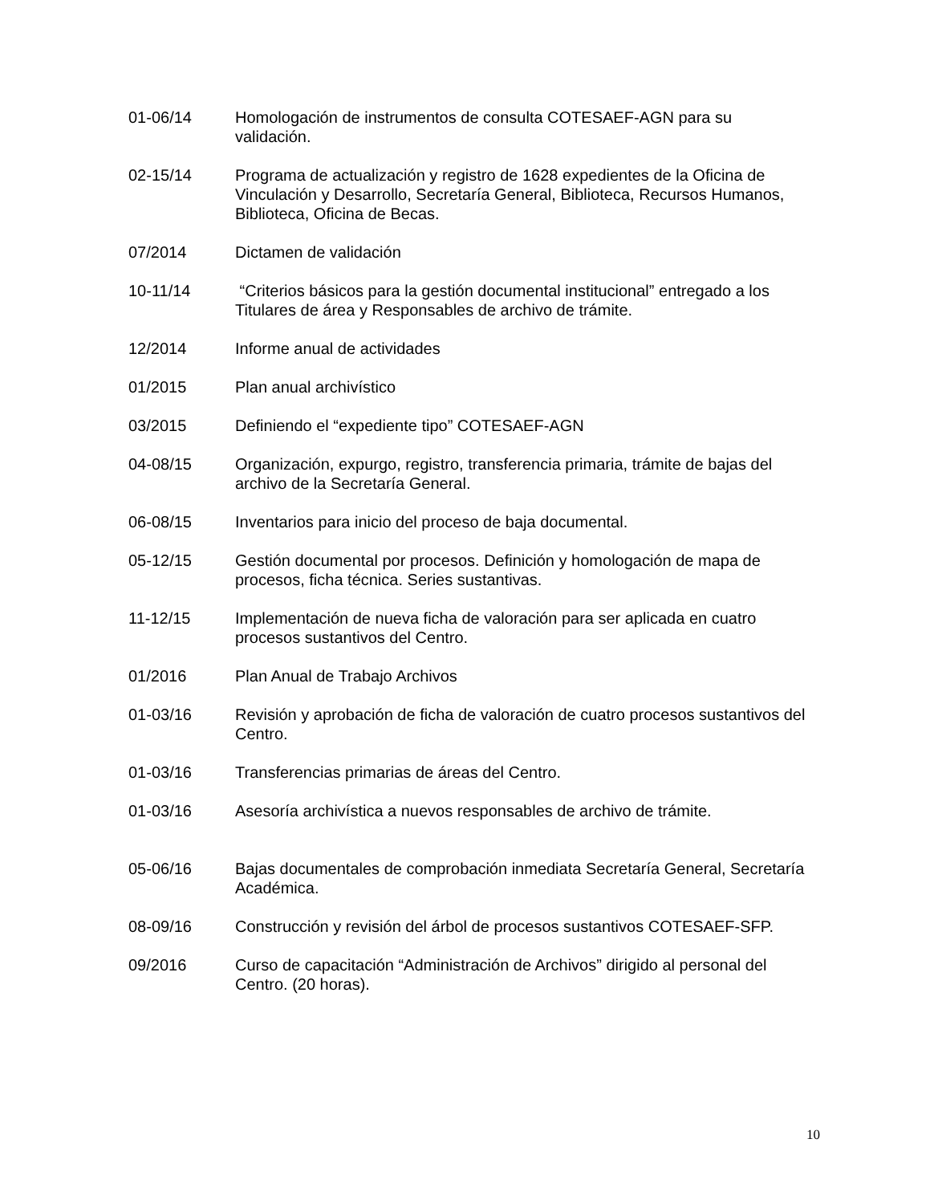01-06/14 Homologación de instrumentos de consulta COTESAEF-AGN para su validación.
02-15/14 Programa de actualización y registro de 1628 expedientes de la Oficina de Vinculación y Desarrollo, Secretaría General, Biblioteca, Recursos Humanos, Biblioteca, Oficina de Becas.
07/2014 Dictamen de validación
10-11/14 “Criterios básicos para la gestión documental institucional” entregado a los Titulares de área y Responsables de archivo de trámite.
12/2014 Informe anual de actividades
01/2015 Plan anual archivístico
03/2015 Definiendo el “expediente tipo” COTESAEF-AGN
04-08/15 Organización, expurgo, registro, transferencia primaria, trámite de bajas del archivo de la Secretaría General.
06-08/15 Inventarios para inicio del proceso de baja documental.
05-12/15 Gestión documental por procesos. Definición y homologación de mapa de procesos, ficha técnica. Series sustantivas.
11-12/15 Implementación de nueva ficha de valoración para ser aplicada en cuatro procesos sustantivos del Centro.
01/2016 Plan Anual de Trabajo Archivos
01-03/16 Revisión y aprobación de ficha de valoración de cuatro procesos sustantivos del Centro.
01-03/16 Transferencias primarias de áreas del Centro.
01-03/16 Asesoría archivística a nuevos responsables de archivo de trámite.
05-06/16 Bajas documentales de comprobación inmediata Secretaría General, Secretaría Académica.
08-09/16 Construcción y revisión del árbol de procesos sustantivos COTESAEF-SFP.
09/2016 Curso de capacitación “Administración de Archivos” dirigido al personal del Centro. (20 horas).
10